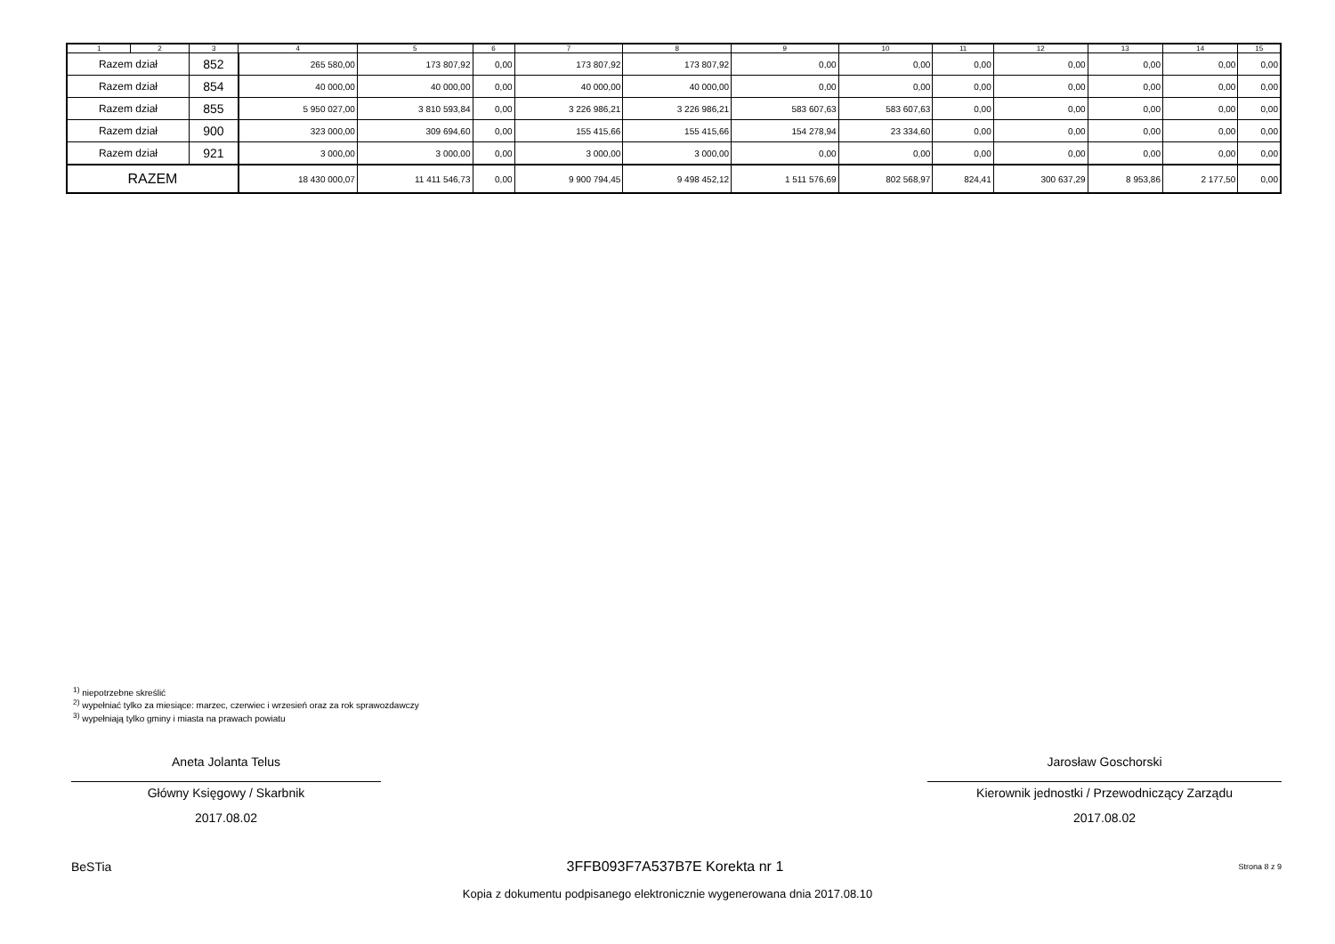| 1 | 2 | 3 | 4 | 5 | 6 | 7 | 8 | 9 | 10 | 11 | 12 | 13 | 14 | 15 |
| Razem dział | | 852 | 265 580,00 | 173 807,92 | 0,00 | 173 807,92 | 173 807,92 | 0,00 | 0,00 | 0,00 | 0,00 | 0,00 | 0,00 | 0,00 |
| Razem dział | | 854 | 40 000,00 | 40 000,00 | 0,00 | 40 000,00 | 40 000,00 | 0,00 | 0,00 | 0,00 | 0,00 | 0,00 | 0,00 | 0,00 |
| Razem dział | | 855 | 5 950 027,00 | 3 810 593,84 | 0,00 | 3 226 986,21 | 3 226 986,21 | 583 607,63 | 583 607,63 | 0,00 | 0,00 | 0,00 | 0,00 | 0,00 |
| Razem dział | | 900 | 323 000,00 | 309 694,60 | 0,00 | 155 415,66 | 155 415,66 | 154 278,94 | 23 334,60 | 0,00 | 0,00 | 0,00 | 0,00 | 0,00 |
| Razem dział | | 921 | 3 000,00 | 3 000,00 | 0,00 | 3 000,00 | 3 000,00 | 0,00 | 0,00 | 0,00 | 0,00 | 0,00 | 0,00 | 0,00 |
| RAZEM | | | 18 430 000,07 | 11 411 546,73 | 0,00 | 9 900 794,45 | 9 498 452,12 | 1 511 576,69 | 802 568,97 | 824,41 | 300 637,29 | 8 953,86 | 2 177,50 | 0,00 |
<sup>1)</sup> niepotrzebne skreślić
<sup>2)</sup> wypełniać tylko za miesiące: marzec, czerwiec i wrzesień oraz za rok sprawozdawczy
<sup>3)</sup> wypełniają tylko gminy i miasta na prawach powiatu
Aneta Jolanta Telus
Główny Księgowy / Skarbnik
2017.08.02
Jarosław Goschorski
Kierownik jednostki / Przewodniczący Zarządu
2017.08.02
BeSTia 3FFB093F7A537B7E Korekta nr 1 Strona 8 z 9
Kopia z dokumentu podpisanego elektronicznie wygenerowana dnia 2017.08.10